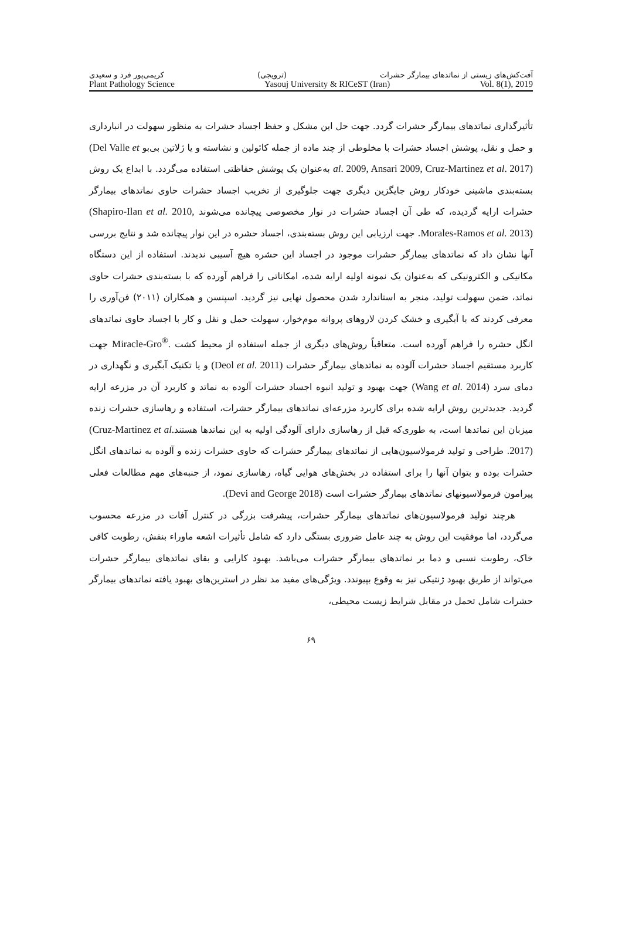آفت‌کش‌های زیستی از نماتدهای بیمارگر حشرات (ترویجی) کریمی‌پور فرد و سعیدی
Plant Pathology Science Yasouj University & RICeST (Iran) Vol. 8(1), 2019
تأثیرگذاری نماتدهای بیمارگر حشرات گردد. جهت حل این مشکل و حفظ اجساد حشرات به منظور سهولت در انبارداری و حمل و نقل، پوشش اجساد حشرات با مخلوطی از چند ماده از جمله کائولین و نشاسته و یا ژلاتین بی‌بو (Del Valle et al. 2009, Ansari 2009, Cruz-Martinez et al. 2017) به‌عنوان یک پوشش حفاظتی استفاده می‌گردد. با ابداع یک روش بسته‌بندی ماشینی خودکار روش جایگزین دیگری جهت جلوگیری از تخریب اجساد حشرات حاوی نماتدهای بیمارگر حشرات ارایه گردیده، که طی آن اجساد حشرات در نوار مخصوصی پیچانده می‌شوند (Shapiro-Ilan et al. 2010, Morales-Ramos et al. 2013). جهت ارزیابی این روش بسته‌بندی، اجساد حشره در این نوار پیچانده شد و نتایج بررسی آنها نشان داد که نماتدهای بیمارگر حشرات موجود در اجساد این حشره هیچ آسیبی ندیدند. استفاده از این دستگاه مکانیکی و الکترونیکی که به‌عنوان یک نمونه اولیه ارایه شده، امکاناتی را فراهم آورده که با بسته‌بندی حشرات حاوی نماتد، ضمن سهولت تولید، منجر به استاندارد شدن محصول نهایی نیز گردید. اسپنسن و همکاران (۲۰۱۱) فن‌آوری را معرفی کردند که با آبگیری و خشک کردن لاروهای پروانه موم‌خوار، سهولت حمل و نقل و کار با اجساد حاوی نماتدهای انگل حشره را فراهم آورده است. متعاقباً روش‌های دیگری از جمله استفاده از محیط کشت Miracle-Gro<sup>®</sup>. جهت کاربرد مستقیم اجساد حشرات آلوده به نماتدهای بیمارگر حشرات (Deol et al. 2011) و یا تکنیک آبگیری و نگهداری در دمای سرد (Wang et al. 2014) جهت بهبود و تولید انبوه اجساد حشرات آلوده به نماتد و کاربرد آن در مزرعه ارایه گردید. جدیدترین روش ارایه شده برای کاربرد مزرعه‌ای نماتدهای بیمارگر حشرات، استفاده و رهاسازی حشرات زنده میزبان این نماتدها است، به طوری‌که قبل از رهاسازی دارای آلودگی اولیه به این نماتدها هستند(Cruz-Martinez et al. 2017). طراحی و تولید فرمولاسیون‌هایی از نماتدهای بیمارگر حشرات که حاوی حشرات زنده و آلوده به نماتدهای انگل حشرات بوده و بتوان آنها را برای استفاده در بخش‌های هوایی گیاه، رهاسازی نمود، از جنبه‌های مهم مطالعات فعلی پیرامون فرمولاسیونهای نماتدهای بیمارگر حشرات است (Devi and George 2018).
هرچند تولید فرمولاسیون‌های نماتدهای بیمارگر حشرات، پیشرفت بزرگی در کنترل آفات در مزرعه محسوب می‌گردد، اما موفقیت این روش به چند عامل ضروری بستگی دارد که شامل تأثیرات اشعه ماوراء بنفش، رطوبت کافی خاک، رطوبت نسبی و دما بر نماتدهای بیمارگر حشرات می‌باشد. بهبود کارایی و بقای نماتدهای بیمارگر حشرات می‌تواند از طریق بهبود ژنتیکی نیز به وقوع بپیوندد. ویژگی‌های مفید مد نظر در استرین‌های بهبود یافته نماتدهای بیمارگر حشرات شامل تحمل در مقابل شرایط زیست محیطی،
۶۹